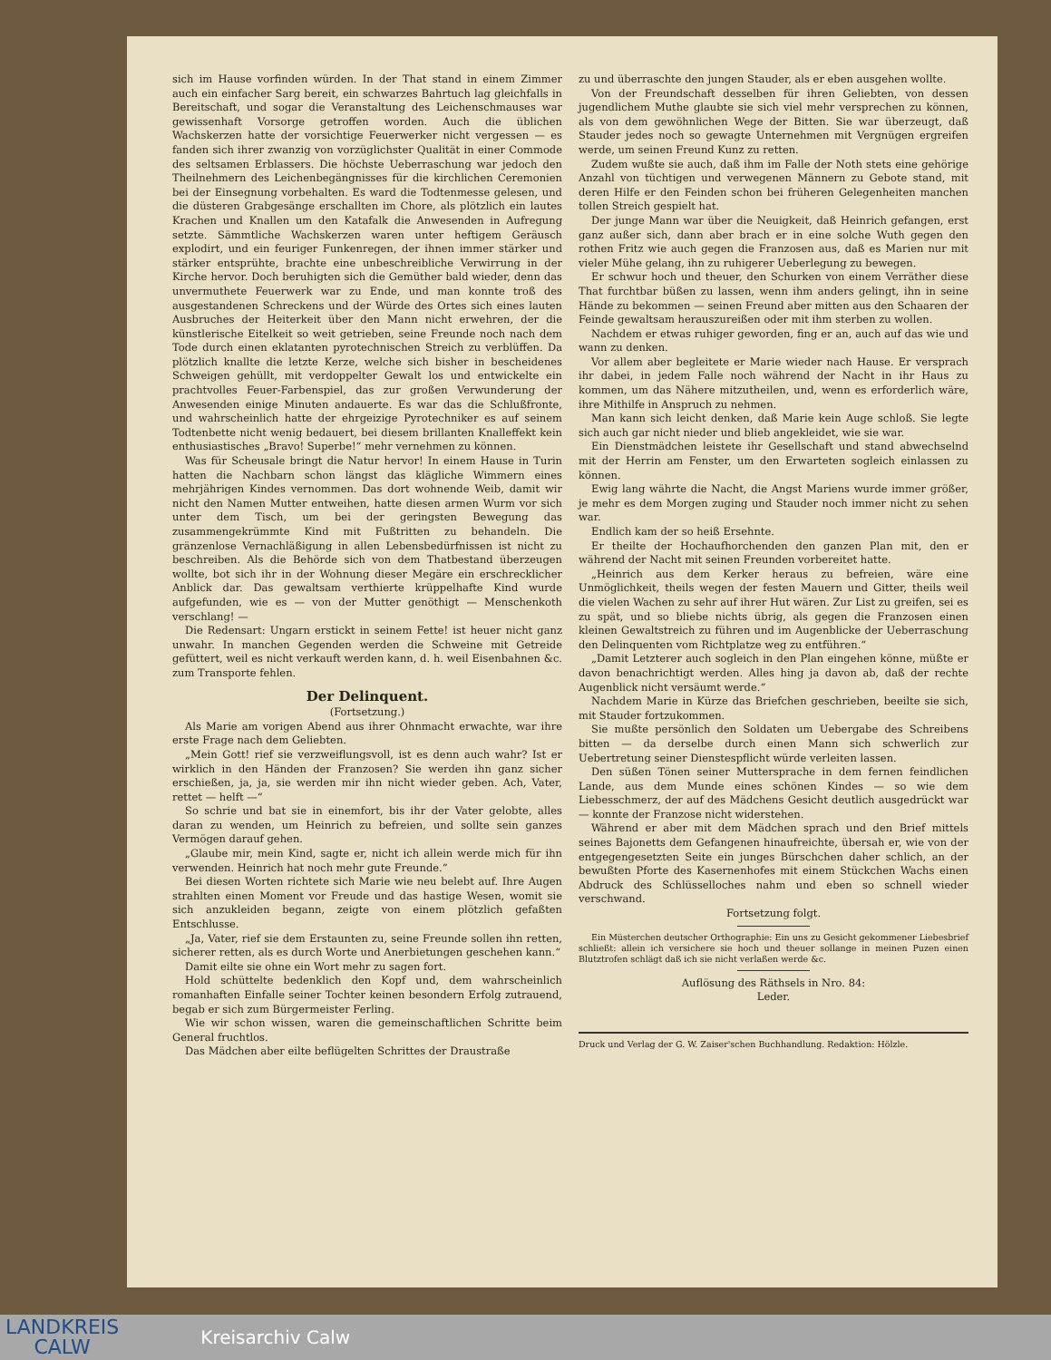sich im Hause vorfinden würden. In der That stand in einem Zimmer auch ein einfacher Sarg bereit, ein schwarzes Bahrtuch lag gleichfalls in Bereitschaft, und sogar die Veranstaltung des Leichenschmauses war gewissenhaft Vorsorge getroffen worden. Auch die üblichen Wachskerzen hatte der vorsichtige Feuerwerker nicht vergessen — es fanden sich ihrer zwanzig von vorzüglichster Qualität in einer Commode des seltsamen Erblassers. Die höchste Ueberraschung war jedoch den Theilnehmern des Leichenbegängnisses für die kirchlichen Ceremonien bei der Einsegnung vorbehalten. Es ward die Todtenmesse gelesen, und die düsteren Grabgesänge erschallten im Chore, als plötzlich ein lautes Krachen und Knallen um den Katafalk die Anwesenden in Aufregung setzte. Sämmtliche Wachskerzen waren unter heftigem Geräusch explodirt, und ein feuriger Funkenregen, der ihnen immer stärker und stärker entsprühte, brachte eine unbeschreibliche Verwirrung in der Kirche hervor. Doch beruhigten sich die Gemüther bald wieder, denn das unvermuthete Feuerwerk war zu Ende, und man konnte troß des ausgestandenen Schreckens und der Würde des Ortes sich eines lauten Ausbruches der Heiterkeit über den Mann nicht erwehren, der die künstlerische Eitelkeit so weit getrieben, seine Freunde noch nach dem Tode durch einen eklatanten pyrotechnischen Streich zu verblüffen. Da plötzlich knallte die letzte Kerze, welche sich bisher in bescheidenes Schweigen gehüllt, mit verdoppelter Gewalt los und entwickelte ein prachtvolles Feuer-Farbenspiel, das zur großen Verwunderung der Anwesenden einige Minuten andauerte. Es war das die Schlußfronte, und wahrscheinlich hatte der ehrgeizige Pyrotechniker es auf seinem Todtenbette nicht wenig bedauert, bei diesem brillanten Knalleffekt kein enthusiastisches „Bravo! Superbe!“ mehr vernehmen zu können.
Was für Scheusale bringt die Natur hervor! In einem Hause in Turin hatten die Nachbarn schon längst das klägliche Wimmern eines mehrjährigen Kindes vernommen. Das dort wohnende Weib, damit wir nicht den Namen Mutter entweihen, hatte diesen armen Wurm vor sich unter dem Tisch, um bei der geringsten Bewegung das zusammengekrümmte Kind mit Fußtritten zu behandeln. Die gränzenlose Vernachläßigung in allen Lebensbedürfnissen ist nicht zu beschreiben. Als die Behörde sich von dem Thatbestand überzeugen wollte, bot sich ihr in der Wohnung dieser Megäre ein erschrecklicher Anblick dar. Das gewaltsam verthierte krüppelhafte Kind wurde aufgefunden, wie es — von der Mutter genöthigt — Menschenkoth verschlang! —
Die Redensart: Ungarn erstickt in seinem Fette! ist heuer nicht ganz unwahr. In manchen Gegenden werden die Schweine mit Getreide gefüttert, weil es nicht verkauft werden kann, d. h. weil Eisenbahnen &c. zum Transporte fehlen.
Der Delinquent.
(Fortsetzung.)
Als Marie am vorigen Abend aus ihrer Ohnmacht erwachte, war ihre erste Frage nach dem Geliebten.
„Mein Gott! rief sie verzweiflungsvoll, ist es denn auch wahr? Ist er wirklich in den Händen der Franzosen? Sie werden ihn ganz sicher erschießen, ja, ja, sie werden mir ihn nicht wieder geben. Ach, Vater, rettet — helft —“
So schrie und bat sie in einemfort, bis ihr der Vater gelobte, alles daran zu wenden, um Heinrich zu befreien, und sollte sein ganzes Vermögen darauf gehen.
„Glaube mir, mein Kind, sagte er, nicht ich allein werde mich für ihn verwenden. Heinrich hat noch mehr gute Freunde.“
Bei diesen Worten richtete sich Marie wie neu belebt auf. Ihre Augen strahlten einen Moment vor Freude und das hastige Wesen, womit sie sich anzukleiden begann, zeigte von einem plötzlich gefaßten Entschlusse.
„Ja, Vater, rief sie dem Erstaunten zu, seine Freunde sollen ihn retten, sicherer retten, als es durch Worte und Anerbietungen geschehen kann.“
Damit eilte sie ohne ein Wort mehr zu sagen fort.
Hold schüttelte bedenklich den Kopf und, dem wahrscheinlich romanhaften Einfalle seiner Tochter keinen besondern Erfolg zutrauend, begab er sich zum Bürgermeister Ferling.
Wie wir schon wissen, waren die gemeinschaftlichen Schritte beim General fruchtlos.
Das Mädchen aber eilte beflügelten Schrittes der Draustraße
zu und überraschte den jungen Stauder, als er eben ausgehen wollte.
Von der Freundschaft desselben für ihren Geliebten, von dessen jugendlichem Muthe glaubte sie sich viel mehr versprechen zu können, als von dem gewöhnlichen Wege der Bitten. Sie war überzeugt, daß Stauder jedes noch so gewagte Unternehmen mit Vergnügen ergreifen werde, um seinen Freund Kunz zu retten.
Zudem wußte sie auch, daß ihm im Falle der Noth stets eine gehörige Anzahl von tüchtigen und verwegenen Männern zu Gebote stand, mit deren Hilfe er den Feinden schon bei früheren Gelegenheiten manchen tollen Streich gespielt hat.
Der junge Mann war über die Neuigkeit, daß Heinrich gefangen, erst ganz außer sich, dann aber brach er in eine solche Wuth gegen den rothen Fritz wie auch gegen die Franzosen aus, daß es Marien nur mit vieler Mühe gelang, ihn zu ruhigerer Ueberlegung zu bewegen.
Er schwur hoch und theuer, den Schurken von einem Verräther diese That furchtbar büßen zu lassen, wenn ihm anders gelingt, ihn in seine Hände zu bekommen — seinen Freund aber mitten aus den Schaaren der Feinde gewaltsam herauszureißen oder mit ihm sterben zu wollen.
Nachdem er etwas ruhiger geworden, fing er an, auch auf das wie und wann zu denken.
Vor allem aber begleitete er Marie wieder nach Hause. Er versprach ihr dabei, in jedem Falle noch während der Nacht in ihr Haus zu kommen, um das Nähere mitzutheilen, und, wenn es erforderlich wäre, ihre Mithilfe in Anspruch zu nehmen.
Man kann sich leicht denken, daß Marie kein Auge schloß. Sie legte sich auch gar nicht nieder und blieb angekleidet, wie sie war.
Ein Dienstmädchen leistete ihr Gesellschaft und stand abwechselnd mit der Herrin am Fenster, um den Erwarteten sogleich einlassen zu können.
Ewig lang währte die Nacht, die Angst Mariens wurde immer größer, je mehr es dem Morgen zuging und Stauder noch immer nicht zu sehen war.
Endlich kam der so heiß Ersehnte.
Er theilte der Hochaufhorchenden den ganzen Plan mit, den er während der Nacht mit seinen Freunden vorbereitet hatte.
„Heinrich aus dem Kerker heraus zu befreien, wäre eine Unmöglichkeit, theils wegen der festen Mauern und Gitter, theils weil die vielen Wachen zu sehr auf ihrer Hut wären. Zur List zu greifen, sei es zu spät, und so bliebe nichts übrig, als gegen die Franzosen einen kleinen Gewaltstreich zu führen und im Augenblicke der Ueberraschung den Delinquenten vom Richtplatze weg zu entführen.“
„Damit Letzterer auch sogleich in den Plan eingehen könne, müßte er davon benachrichtigt werden. Alles hing ja davon ab, daß der rechte Augenblick nicht versäumt werde.“
Nachdem Marie in Kürze das Briefchen geschrieben, beeilte sie sich, mit Stauder fortzukommen.
Sie mußte persönlich den Soldaten um Uebergabe des Schreibens bitten — da derselbe durch einen Mann sich schwerlich zur Uebertretung seiner Dienstespflicht würde verleiten lassen.
Den süßen Tönen seiner Muttersprache in dem fernen feindlichen Lande, aus dem Munde eines schönen Kindes — so wie dem Liebesschmerz, der auf des Mädchens Gesicht deutlich ausgedrückt war — konnte der Franzose nicht widerstehen.
Während er aber mit dem Mädchen sprach und den Brief mittels seines Bajonetts dem Gefangenen hinaufreichte, übersah er, wie von der entgegengesetzten Seite ein junges Bürschchen daher schlich, an der bewußten Pforte des Kasernenhofes mit einem Stückchen Wachs einen Abdruck des Schlüsselloches nahm und eben so schnell wieder verschwand.
Fortsetzung folgt.
Ein Müsterchen deutscher Orthographie: Ein uns zu Gesicht gekommener Liebesbrief schließt: allein ich versichere sie hoch und theuer sollange in meinen Puzen einen Blutztrofen schlägt daß ich sie nicht verlaßen werde &c.
Auflösung des Räthsels in Nro. 84:
Leder.
Druck und Verlag der G. W. Zaiser'schen Buchhandlung. Redaktion: Hölzle.
LANDKREIS
CALW
Kreisarchiv Calw